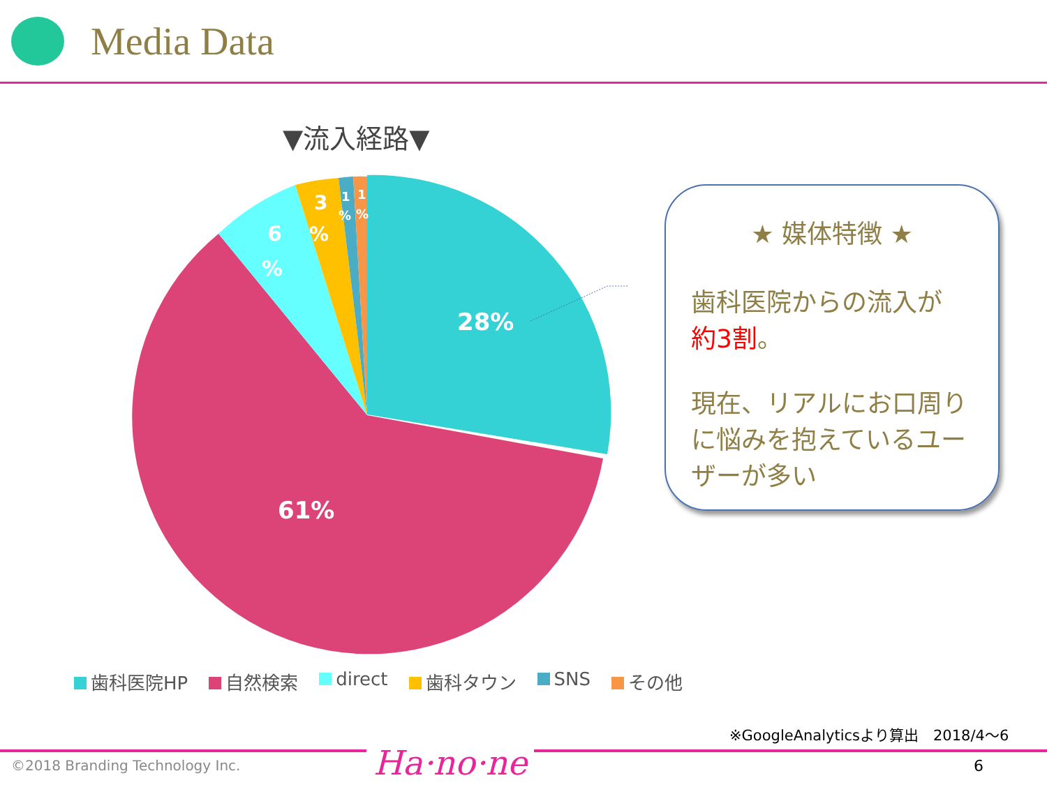Media Data
▼流入経路▼
28%
61%
6
%
3
%
1
%
1
%
★ 媒体特徴 ★
歯科医院からの流入が
約3割。
現在、リアルにお口周りに悩みを抱えているユーザーが多い
歯科医院HP 自然検索 direct 歯科タウン SNS その他
※GoogleAnalyticsより算出　2018/4～6
©2018 Branding Technology Inc. Ha·no·ne 6